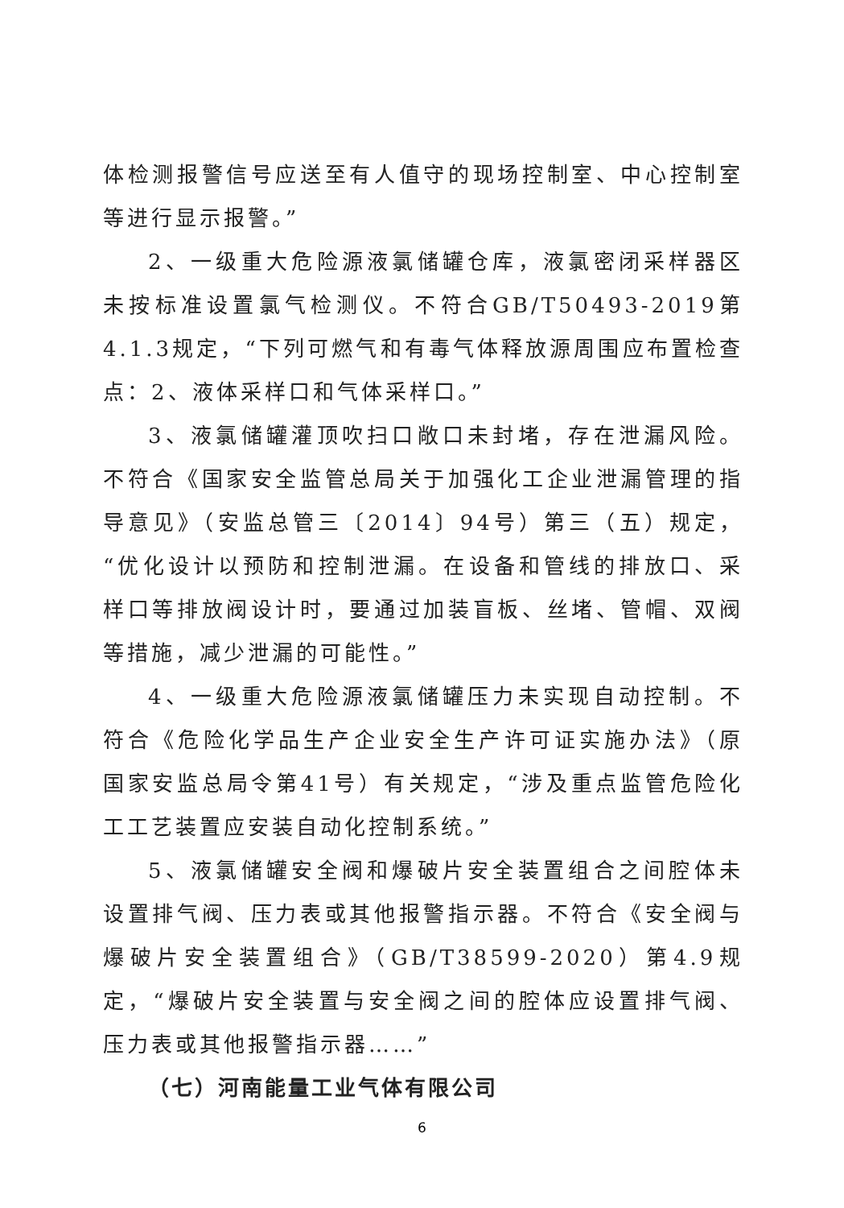体检测报警信号应送至有人值守的现场控制室、中心控制室等进行显示报警。”
2、一级重大危险源液氯储罐仓库，液氯密闭采样器区未按标准设置氯气检测仪。不符合GB/T50493-2019第4.1.3规定，“下列可燃气和有毒气体释放源周围应布置检查点：2、液体采样口和气体采样口。”
3、液氯储罐灌顶吹扫口敞口未封堵，存在泄漏风险。不符合《国家安全监管总局关于加强化工企业泄漏管理的指导意见》（安监总管三〔2014〕94号）第三（五）规定，“优化设计以预防和控制泄漏。在设备和管线的排放口、采样口等排放阀设计时，要通过加装盲板、丝堵、管帽、双阀等措施，减少泄漏的可能性。”
4、一级重大危险源液氯储罐压力未实现自动控制。不符合《危险化学品生产企业安全生产许可证实施办法》（原国家安监总局令第41号）有关规定，“涉及重点监管危险化工工艺装置应安装自动化控制系统。”
5、液氯储罐安全阀和爆破片安全装置组合之间腔体未设置排气阀、压力表或其他报警指示器。不符合《安全阀与爆破片安全装置组合》（GB/T38599-2020）第4.9规定，“爆破片安全装置与安全阀之间的腔体应设置排气阀、压力表或其他报警指示器……”
（七）河南能量工业气体有限公司
6